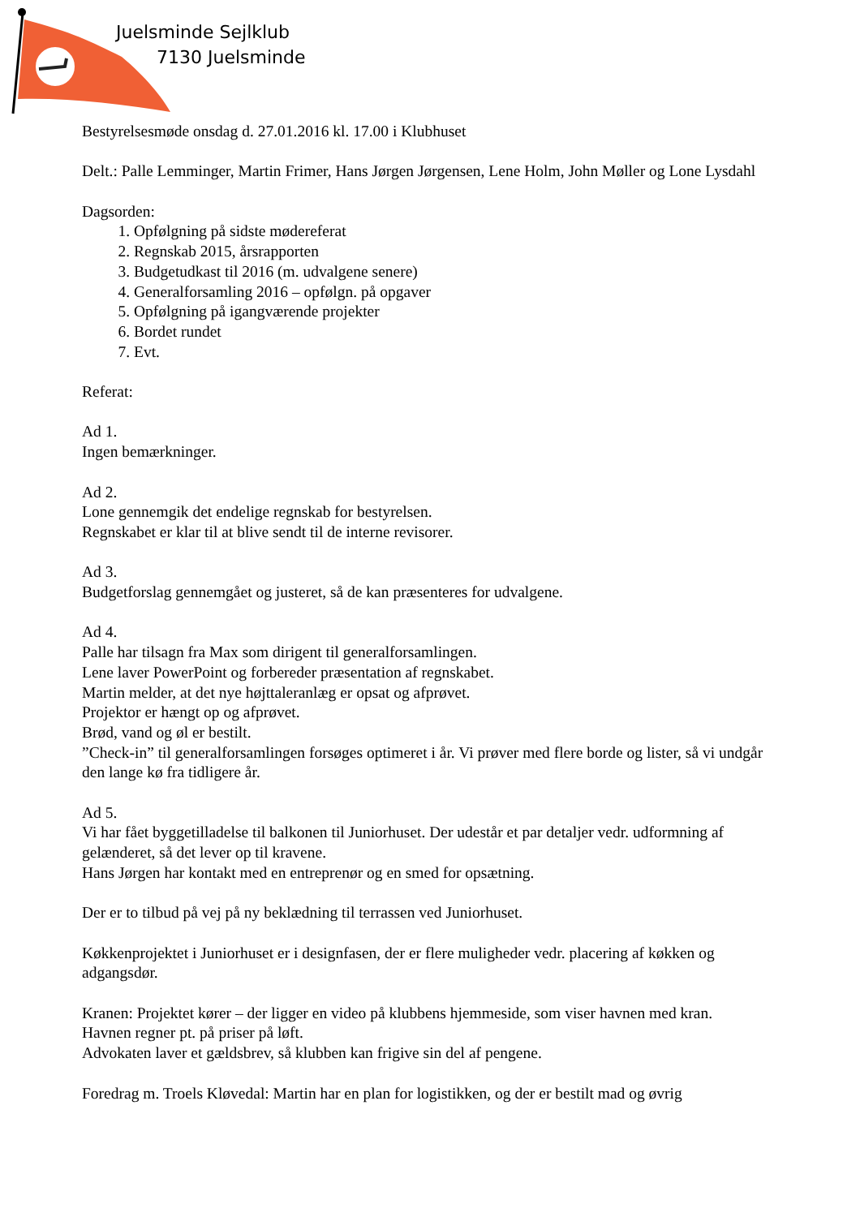Juelsminde Sejlklub
7130 Juelsminde
Bestyrelsesmøde onsdag d. 27.01.2016 kl. 17.00 i Klubhuset
Delt.: Palle Lemminger, Martin Frimer, Hans Jørgen Jørgensen, Lene Holm, John Møller og Lone Lysdahl
Dagsorden:
1. Opfølgning på sidste mødereferat
2. Regnskab 2015, årsrapporten
3. Budgetudkast til 2016 (m. udvalgene senere)
4. Generalforsamling 2016 – opfølgn. på opgaver
5. Opfølgning på igangværende projekter
6. Bordet rundet
7. Evt.
Referat:
Ad 1.
Ingen bemærkninger.
Ad 2.
Lone gennemgik det endelige regnskab for bestyrelsen.
Regnskabet er klar til at blive sendt til de interne revisorer.
Ad 3.
Budgetforslag gennemgået og justeret, så de kan præsenteres for udvalgene.
Ad 4.
Palle har tilsagn fra Max som dirigent til generalforsamlingen.
Lene laver PowerPoint og forbereder præsentation af regnskabet.
Martin melder, at det nye højttaleranlæg er opsat og afprøvet.
Projektor er hængt op og afprøvet.
Brød, vand og øl er bestilt.
”Check-in” til generalforsamlingen forsøges optimeret i år. Vi prøver med flere borde og lister, så vi undgår den lange kø fra tidligere år.
Ad 5.
Vi har fået byggetilladelse til balkonen til Juniorhuset. Der udestår et par detaljer vedr. udformning af gelænderet, så det lever op til kravene.
Hans Jørgen har kontakt med en entreprenør og en smed for opsætning.
Der er to tilbud på vej på ny beklædning til terrassen ved Juniorhuset.
Køkkenprojektet i Juniorhuset er i designfasen, der er flere muligheder vedr. placering af køkken og adgangsdør.
Kranen: Projektet kører – der ligger en video på klubbens hjemmeside, som viser havnen med kran.
Havnen regner pt. på priser på løft.
Advokaten laver et gældsbrev, så klubben kan frigive sin del af pengene.
Foredrag m. Troels Kløvedal: Martin har en plan for logistikken, og der er bestilt mad og øvrig